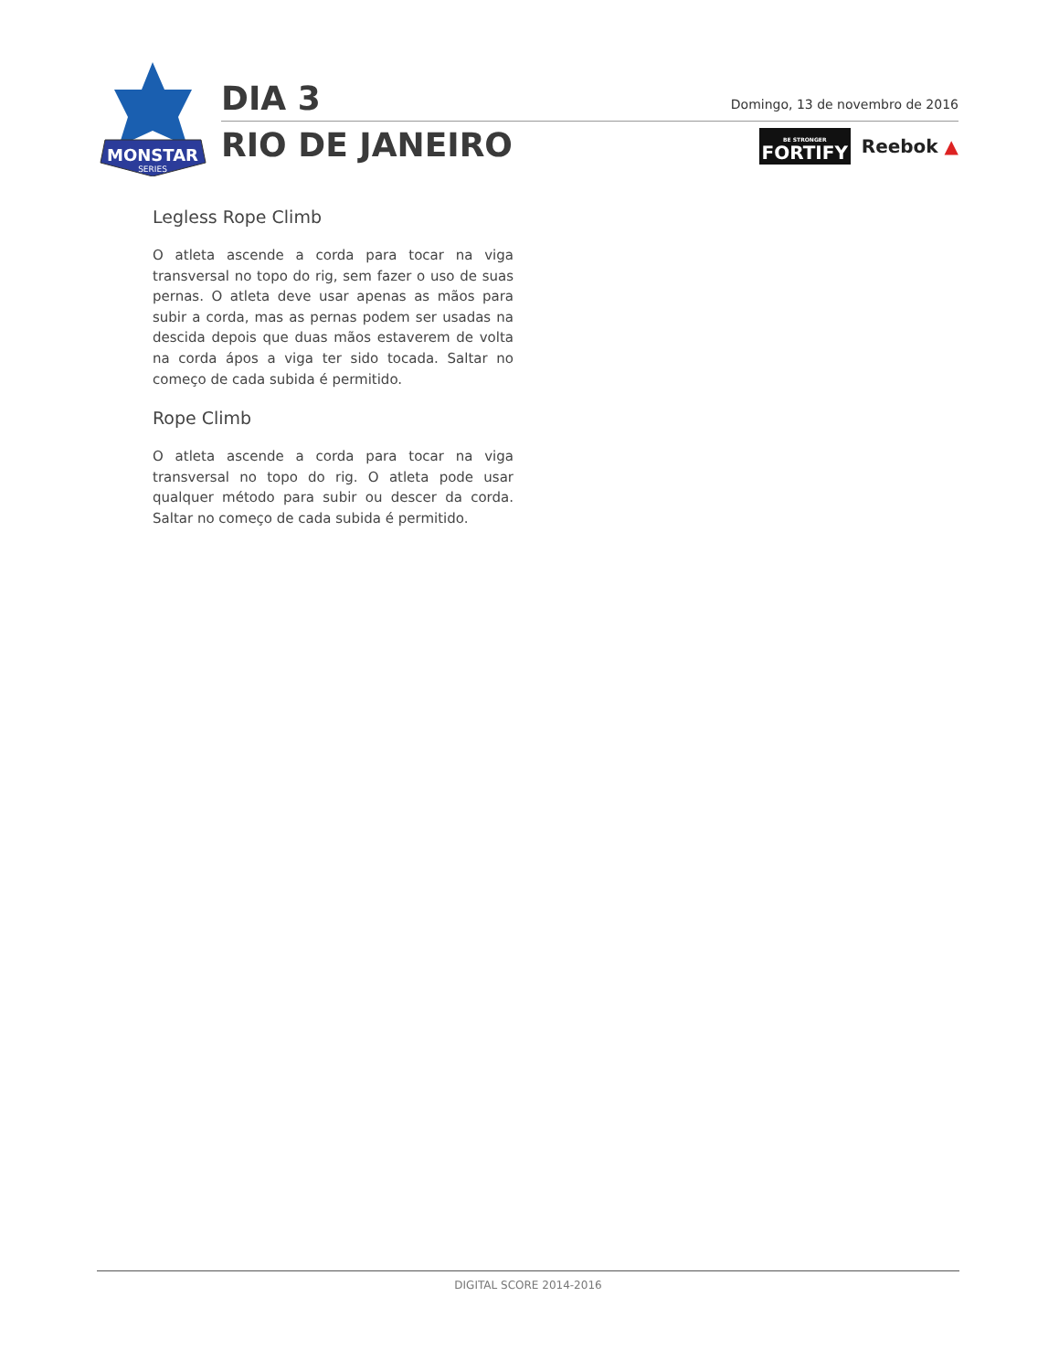MONSTAR
SERIES
DIA 3
RIO DE JANEIRO
Domingo, 13 de novembro de 2016
BE STRONGER
FORTIFY
Reebok ▲
Legless Rope Climb
O atleta ascende a corda para tocar na viga transversal no topo do rig, sem fazer o uso de suas pernas. O atleta deve usar apenas as mãos para subir a corda, mas as pernas podem ser usadas na descida depois que duas mãos estaverem de volta na corda ápos a viga ter sido tocada. Saltar no começo de cada subida é permitido.
Rope Climb
O atleta ascende a corda para tocar na viga transversal no topo do rig. O atleta pode usar qualquer método para subir ou descer da corda. Saltar no começo de cada subida é permitido.
DIGITAL SCORE 2014-2016